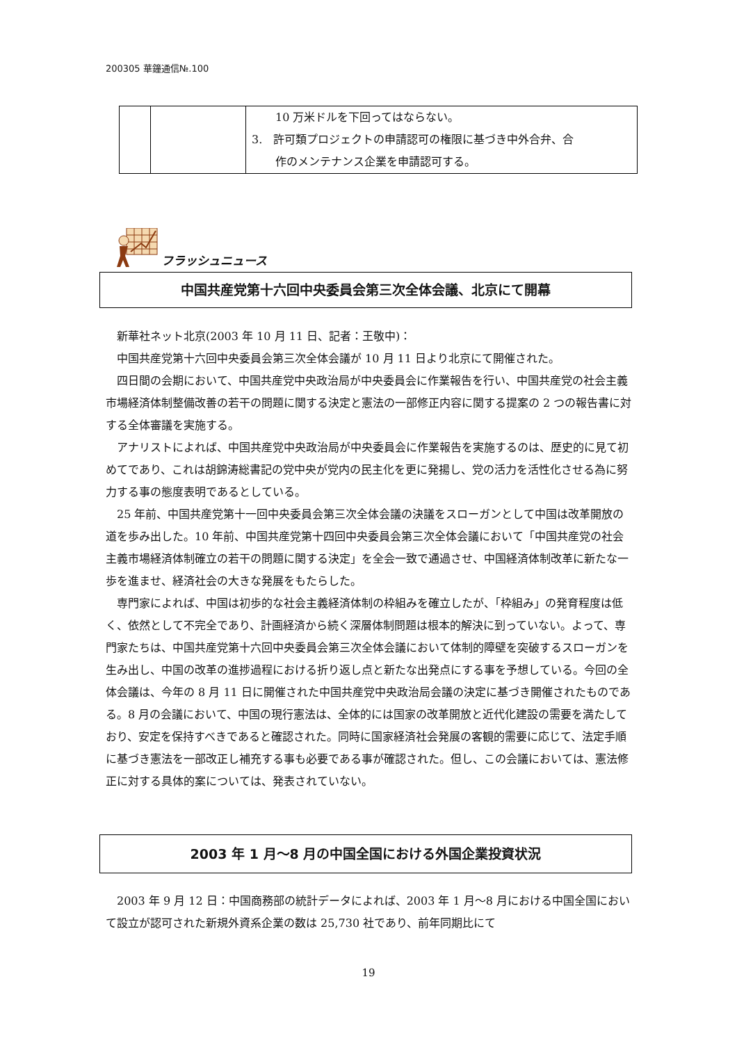200305 華鐘通信№.100
| | | 10 万米ドルを下回ってはならない。 3. 許可類プロジェクトの申請認可の権限に基づき中外合弁、合 作のメンテナンス企業を申請認可する。 |
フラッシュニュース
中国共産党第十六回中央委員会第三次全体会議、北京にて開幕
新華社ネット北京(2003 年 10 月 11 日、記者：王敬中)：
中国共産党第十六回中央委員会第三次全体会議が 10 月 11 日より北京にて開催された。
四日間の会期において、中国共産党中央政治局が中央委員会に作業報告を行い、中国共産党の社会主義市場経済体制整備改善の若干の問題に関する決定と憲法の一部修正内容に関する提案の 2 つの報告書に対する全体審議を実施する。
アナリストによれば、中国共産党中央政治局が中央委員会に作業報告を実施するのは、歴史的に見て初めてであり、これは胡錦涛総書記の党中央が党内の民主化を更に発揚し、党の活力を活性化させる為に努力する事の態度表明であるとしている。
25 年前、中国共産党第十一回中央委員会第三次全体会議の決議をスローガンとして中国は改革開放の道を歩み出した。10 年前、中国共産党第十四回中央委員会第三次全体会議において「中国共産党の社会主義市場経済体制確立の若干の問題に関する決定」を全会一致で通過させ、中国経済体制改革に新たな一歩を進ませ、経済社会の大きな発展をもたらした。
専門家によれば、中国は初歩的な社会主義経済体制の枠組みを確立したが、「枠組み」の発育程度は低く、依然として不完全であり、計画経済から続く深層体制問題は根本的解決に到っていない。よって、専門家たちは、中国共産党第十六回中央委員会第三次全体会議において体制的障壁を突破するスローガンを生み出し、中国の改革の進捗過程における折り返し点と新たな出発点にする事を予想している。今回の全体会議は、今年の 8 月 11 日に開催された中国共産党中央政治局会議の決定に基づき開催されたものである。8 月の会議において、中国の現行憲法は、全体的には国家の改革開放と近代化建設の需要を満たしており、安定を保持すべきであると確認された。同時に国家経済社会発展の客観的需要に応じて、法定手順に基づき憲法を一部改正し補充する事も必要である事が確認された。但し、この会議においては、憲法修正に対する具体的案については、発表されていない。
2003 年 1 月～8 月の中国全国における外国企業投資状況
2003 年 9 月 12 日：中国商務部の統計データによれば、2003 年 1 月～8 月における中国全国において設立が認可された新規外資系企業の数は 25,730 社であり、前年同期比にて
19